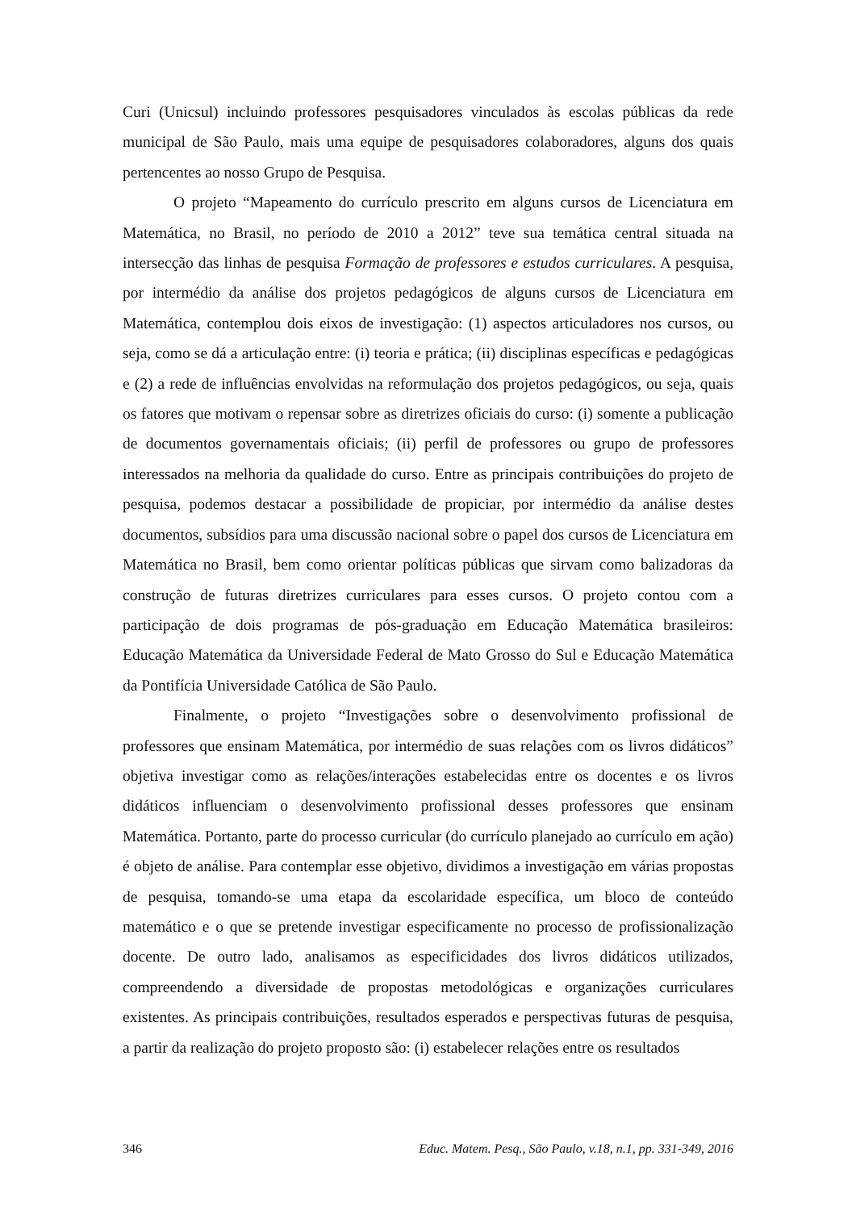Curi (Unicsul) incluindo professores pesquisadores vinculados às escolas públicas da rede municipal de São Paulo, mais uma equipe de pesquisadores colaboradores, alguns dos quais pertencentes ao nosso Grupo de Pesquisa.
O projeto “Mapeamento do currículo prescrito em alguns cursos de Licenciatura em Matemática, no Brasil, no período de 2010 a 2012” teve sua temática central situada na intersecção das linhas de pesquisa Formação de professores e estudos curriculares. A pesquisa, por intermédio da análise dos projetos pedagógicos de alguns cursos de Licenciatura em Matemática, contemplou dois eixos de investigação: (1) aspectos articuladores nos cursos, ou seja, como se dá a articulação entre: (i) teoria e prática; (ii) disciplinas específicas e pedagógicas e (2) a rede de influências envolvidas na reformulação dos projetos pedagógicos, ou seja, quais os fatores que motivam o repensar sobre as diretrizes oficiais do curso: (i) somente a publicação de documentos governamentais oficiais; (ii) perfil de professores ou grupo de professores interessados na melhoria da qualidade do curso. Entre as principais contribuições do projeto de pesquisa, podemos destacar a possibilidade de propiciar, por intermédio da análise destes documentos, subsídios para uma discussão nacional sobre o papel dos cursos de Licenciatura em Matemática no Brasil, bem como orientar políticas públicas que sirvam como balizadoras da construção de futuras diretrizes curriculares para esses cursos. O projeto contou com a participação de dois programas de pós-graduação em Educação Matemática brasileiros: Educação Matemática da Universidade Federal de Mato Grosso do Sul e Educação Matemática da Pontifícia Universidade Católica de São Paulo.
Finalmente, o projeto “Investigações sobre o desenvolvimento profissional de professores que ensinam Matemática, por intermédio de suas relações com os livros didáticos” objetiva investigar como as relações/interações estabelecidas entre os docentes e os livros didáticos influenciam o desenvolvimento profissional desses professores que ensinam Matemática. Portanto, parte do processo curricular (do currículo planejado ao currículo em ação) é objeto de análise. Para contemplar esse objetivo, dividimos a investigação em várias propostas de pesquisa, tomando-se uma etapa da escolaridade específica, um bloco de conteúdo matemático e o que se pretende investigar especificamente no processo de profissionalização docente. De outro lado, analisamos as especificidades dos livros didáticos utilizados, compreendendo a diversidade de propostas metodológicas e organizações curriculares existentes. As principais contribuições, resultados esperados e perspectivas futuras de pesquisa, a partir da realização do projeto proposto são: (i) estabelecer relações entre os resultados
346 Educ. Matem. Pesq., São Paulo, v.18, n.1, pp. 331-349, 2016